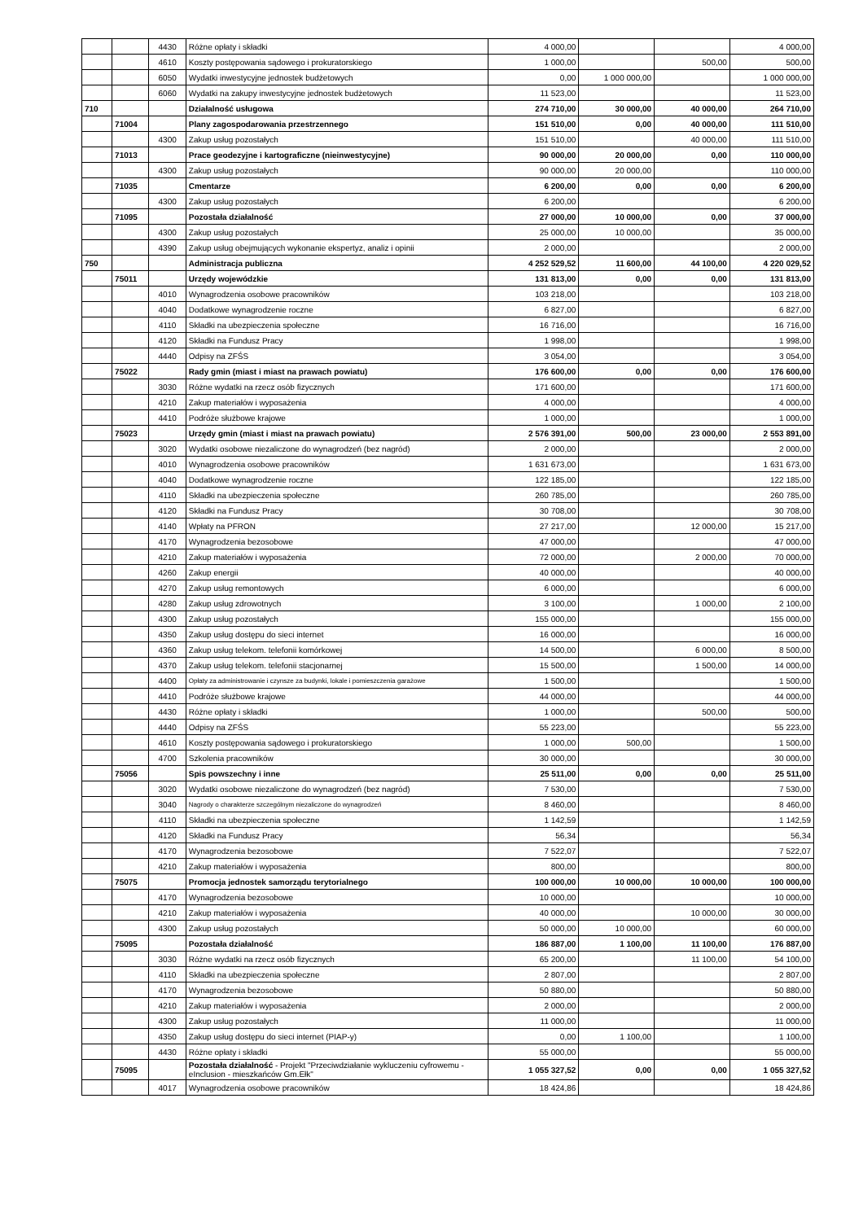| | | 4430 | Różne opłaty i składki | 4 000,00 | | | 4 000,00 |
| | | 4610 | Koszty postępowania sądowego i prokuratorskiego | 1 000,00 | | 500,00 | 500,00 |
| | | 6050 | Wydatki inwestycyjne jednostek budżetowych | 0,00 | 1 000 000,00 | | 1 000 000,00 |
| | | 6060 | Wydatki na zakupy inwestycyjne jednostek budżetowych | 11 523,00 | | | 11 523,00 |
| 710 | | | Działalność usługowa | 274 710,00 | 30 000,00 | 40 000,00 | 264 710,00 |
| | 71004 | | Plany zagospodarowania przestrzennego | 151 510,00 | 0,00 | 40 000,00 | 111 510,00 |
| | | 4300 | Zakup usług pozostałych | 151 510,00 | | 40 000,00 | 111 510,00 |
| | 71013 | | Prace geodezyjne i kartograficzne (nieinwestycyjne) | 90 000,00 | 20 000,00 | 0,00 | 110 000,00 |
| | | 4300 | Zakup usług pozostałych | 90 000,00 | 20 000,00 | | 110 000,00 |
| | 71035 | | Cmentarze | 6 200,00 | 0,00 | 0,00 | 6 200,00 |
| | | 4300 | Zakup usług pozostałych | 6 200,00 | | | 6 200,00 |
| | 71095 | | Pozostała działalność | 27 000,00 | 10 000,00 | 0,00 | 37 000,00 |
| | | 4300 | Zakup usług pozostałych | 25 000,00 | 10 000,00 | | 35 000,00 |
| | | 4390 | Zakup usług obejmujących wykonanie ekspertyz, analiz i opinii | 2 000,00 | | | 2 000,00 |
| 750 | | | Administracja publiczna | 4 252 529,52 | 11 600,00 | 44 100,00 | 4 220 029,52 |
| | 75011 | | Urzędy wojewódzkie | 131 813,00 | 0,00 | 0,00 | 131 813,00 |
| | | 4010 | Wynagrodzenia osobowe pracowników | 103 218,00 | | | 103 218,00 |
| | | 4040 | Dodatkowe wynagrodzenie roczne | 6 827,00 | | | 6 827,00 |
| | | 4110 | Składki na ubezpieczenia społeczne | 16 716,00 | | | 16 716,00 |
| | | 4120 | Składki na Fundusz Pracy | 1 998,00 | | | 1 998,00 |
| | | 4440 | Odpisy na ZFŚS | 3 054,00 | | | 3 054,00 |
| | 75022 | | Rady gmin (miast i miast na prawach powiatu) | 176 600,00 | 0,00 | 0,00 | 176 600,00 |
| | | 3030 | Różne wydatki na rzecz osób fizycznych | 171 600,00 | | | 171 600,00 |
| | | 4210 | Zakup materiałów i wyposażenia | 4 000,00 | | | 4 000,00 |
| | | 4410 | Podróże służbowe krajowe | 1 000,00 | | | 1 000,00 |
| | 75023 | | Urzędy gmin (miast i miast na prawach powiatu) | 2 576 391,00 | 500,00 | 23 000,00 | 2 553 891,00 |
| | | 3020 | Wydatki osobowe niezaliczone do wynagrodzeń (bez nagród) | 2 000,00 | | | 2 000,00 |
| | | 4010 | Wynagrodzenia osobowe pracowników | 1 631 673,00 | | | 1 631 673,00 |
| | | 4040 | Dodatkowe wynagrodzenie roczne | 122 185,00 | | | 122 185,00 |
| | | 4110 | Składki na ubezpieczenia społeczne | 260 785,00 | | | 260 785,00 |
| | | 4120 | Składki na Fundusz Pracy | 30 708,00 | | | 30 708,00 |
| | | 4140 | Wpłaty na PFRON | 27 217,00 | | 12 000,00 | 15 217,00 |
| | | 4170 | Wynagrodzenia bezosobowe | 47 000,00 | | | 47 000,00 |
| | | 4210 | Zakup materiałów i wyposażenia | 72 000,00 | | 2 000,00 | 70 000,00 |
| | | 4260 | Zakup energii | 40 000,00 | | | 40 000,00 |
| | | 4270 | Zakup usług remontowych | 6 000,00 | | | 6 000,00 |
| | | 4280 | Zakup usług zdrowotnych | 3 100,00 | | 1 000,00 | 2 100,00 |
| | | 4300 | Zakup usług pozostałych | 155 000,00 | | | 155 000,00 |
| | | 4350 | Zakup usług dostępu do sieci internet | 16 000,00 | | | 16 000,00 |
| | | 4360 | Zakup usług telekom. telefonii komórkowej | 14 500,00 | | 6 000,00 | 8 500,00 |
| | | 4370 | Zakup usług telekom. telefonii stacjonarnej | 15 500,00 | | 1 500,00 | 14 000,00 |
| | | 4400 | Opłaty za administrowanie i czynsze za budynki, lokale i pomieszczenia garażowe | 1 500,00 | | | 1 500,00 |
| | | 4410 | Podróże służbowe krajowe | 44 000,00 | | | 44 000,00 |
| | | 4430 | Różne opłaty i składki | 1 000,00 | | 500,00 | 500,00 |
| | | 4440 | Odpisy na ZFŚS | 55 223,00 | | | 55 223,00 |
| | | 4610 | Koszty postępowania sądowego i prokuratorskiego | 1 000,00 | 500,00 | | 1 500,00 |
| | | 4700 | Szkolenia pracowników | 30 000,00 | | | 30 000,00 |
| | 75056 | | Spis powszechny i inne | 25 511,00 | 0,00 | 0,00 | 25 511,00 |
| | | 3020 | Wydatki osobowe niezaliczone do wynagrodzeń (bez nagród) | 7 530,00 | | | 7 530,00 |
| | | 3040 | Nagrody o charakterze szczególnym niezaliczone do wynagrodzeń | 8 460,00 | | | 8 460,00 |
| | | 4110 | Składki na ubezpieczenia społeczne | 1 142,59 | | | 1 142,59 |
| | | 4120 | Składki na Fundusz Pracy | 56,34 | | | 56,34 |
| | | 4170 | Wynagrodzenia bezosobowe | 7 522,07 | | | 7 522,07 |
| | | 4210 | Zakup materiałów i wyposażenia | 800,00 | | | 800,00 |
| | 75075 | | Promocja jednostek samorządu terytorialnego | 100 000,00 | 10 000,00 | 10 000,00 | 100 000,00 |
| | | 4170 | Wynagrodzenia bezosobowe | 10 000,00 | | | 10 000,00 |
| | | 4210 | Zakup materiałów i wyposażenia | 40 000,00 | | 10 000,00 | 30 000,00 |
| | | 4300 | Zakup usług pozostałych | 50 000,00 | 10 000,00 | | 60 000,00 |
| | 75095 | | Pozostała działalność | 186 887,00 | 1 100,00 | 11 100,00 | 176 887,00 |
| | | 3030 | Różne wydatki na rzecz osób fizycznych | 65 200,00 | | 11 100,00 | 54 100,00 |
| | | 4110 | Składki na ubezpieczenia społeczne | 2 807,00 | | | 2 807,00 |
| | | 4170 | Wynagrodzenia bezosobowe | 50 880,00 | | | 50 880,00 |
| | | 4210 | Zakup materiałów i wyposażenia | 2 000,00 | | | 2 000,00 |
| | | 4300 | Zakup usług pozostałych | 11 000,00 | | | 11 000,00 |
| | | 4350 | Zakup usług dostępu do sieci internet (PIAP-y) | 0,00 | 1 100,00 | | 1 100,00 |
| | | 4430 | Różne opłaty i składki | 55 000,00 | | | 55 000,00 |
| | 75095 | | Pozostała działalność - Projekt "Przeciwdziałanie wykluczeniu cyfrowemu - eInclusion - mieszkańców Gm.Ełk" | 1 055 327,52 | 0,00 | 0,00 | 1 055 327,52 |
| | | 4017 | Wynagrodzenia osobowe pracowników | 18 424,86 | | | 18 424,86 |